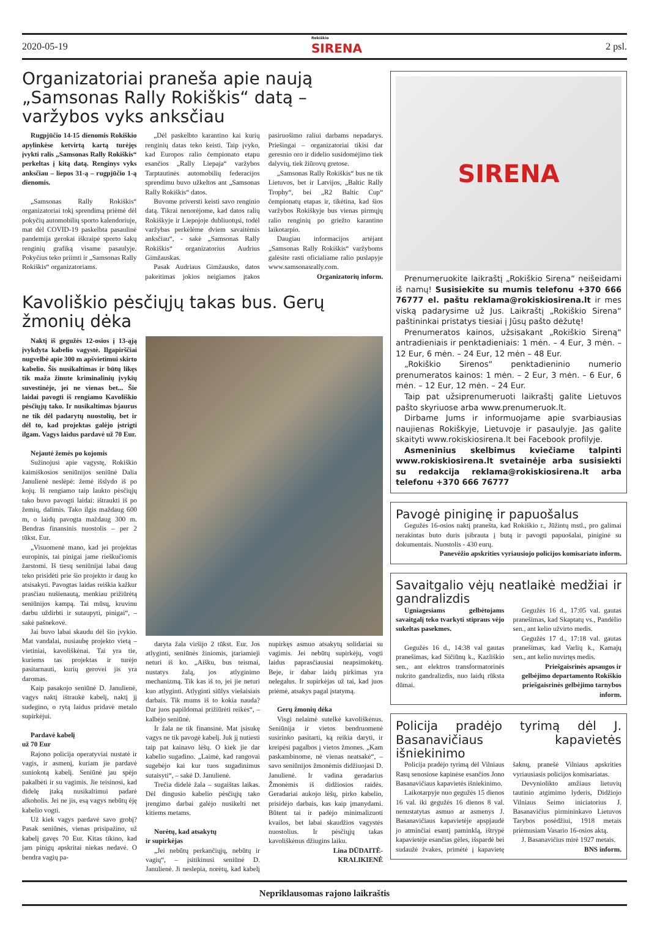2020-05-19 Rokiškio
SIRENA 2 psl.
Organizatoriai praneša apie naują „Samsonas Rally Rokiškis“ datą – varžybos vyks anksčiau
Rugpjūčio 14-15 dienomis Rokiškio apylinkėse ketvirtą kartą turėjęs įvykti ralis „Samsonas Rally Rokiškis“ perkeltas į kitą datą. Renginys vyks anksčiau – liepos 31-ą – rugpjūčio 1-ą dienomis.
„Samsonas Rally Rokiškis“ organizatoriai tokį sprendimą priėmė dėl pokyčių automobilių sporto kalendoriuje, mat dėl COVID-19 paskelbta pasaulinė pandemija gerokai iškraipė sporto šakų renginių grafiką visame pasaulyje. Pokyčius teko priimti ir „Samsonas Rally Rokiškis“ organizatoriams.
„Dėl paskelbto karantino kai kurių renginių datas teko keisti. Taip įvyko, kad Europos ralio čempionato etapu esančios „Rally Liepaja“ varžybos Tarptautinės automobilių federacijos sprendimu buvo užkeltos ant „Samsonas Rally Rokiškis“ datos.
Buvome priversti keisti savo renginio datą. Tikrai nenorėjome, kad datos ralių Rokiškyje ir Liepojoje dubliuotųsi, todėl varžybas perkėlėme dviem savaitėmis anksčiau“, - sakė „Samsonas Rally Rokiškis“ organizatorius Audrius Gimžauskas.
Pasak Audriaus Gimžausko, datos pakeitimas jokios neigiamos įtakos pasiruošimo raliui darbams nepadarys. Priešingai – organizatoriai tikisi dar geresnio oro ir didelio susidomėjimo tiek dalyvių, tiek žiūrovų gretose.
„Samsonas Rally Rokiškis“ bus ne tik Lietuvos, bet ir Latvijos, „Baltic Rally Trophy“, bei „R2 Baltic Cup“ čempionatų etapas ir, tikėtina, kad šios varžybos Rokiškyje bus vienas pirmųjų ralio renginių po griežto karantino laikotarpio.
Daugiau informacijos artėjant „Samsonas Rally Rokiškis“ varžyboms galėsite rasti oficialiame ralio puslapyje www.samsonasrally.com.
Organizatorių inform.
Kavoliškio pėsčiųjų takas bus. Gerų žmonių dėka
Naktį iš gegužės 12-osios į 13-ąją įvykdyta kabelio vagystė. Ilgapirščiai nugvelbė apie 300 m apšvietimui skirto kabelio. Šis nusikaltimas ir būtų likęs tik maža žinute kriminalinių įvykių suvestinėje, jei ne vienas bet... Šie laidai pavogti iš rengiamo Kavoliškio pėsčiųjų tako. Ir nusikaltimas bjaurus ne tik dėl padarytų nuostolių, bet ir dėl to, kad projektas galėjo įstrigti ilgam. Vagys laidus pardavė už 70 Eur.
Nejautė žemės po kojomis
Sužinojusi apie vagystę, Rokiškio kaimiškosios seniūnijos seniūnė Dalia Janulienė neslėpė: žemė išslydo iš po kojų. Iš rengiamo taip laukto pėsčiųjų tako buvo pavogti laidai: ištraukti iš po žemių, dalimis. Tako ilgis maždaug 600 m, o laidų pavogta maždaug 300 m. Bendras finansinis nuostolis – per 2 tūkst. Eur.
„Visuomenė mano, kad jei projektas europinis, tai pinigai jame rieškučiomis žarstomi. Iš tiesų seniūnijai labai daug teko prisidėti prie šio projekto ir daug ko atsisakyti. Pavogtas laidas reiškia kažkur prasčiau nušienautą, menkiau prižiūrėtą seniūnijos kampą. Tai mūsų, kruvinu darbu uždirbti ir sutaupyti, pinigai“, – sakė pašnekovė.
Jai buvo labai skaudu dėl šio įvykio. Mat vandalai, nusiaubę projekto vietą – vietiniai, kavoliškėnai. Tai yra tie, kuriems tas projektas ir turėjo pasitarnauti, kurių gerovei jis yra daromas.
Kaip pasakojo seniūnė D. Janulienė, vagys naktį ištraukė kabelį, naktį jį sudegino, o rytą laidus pridavė metalo supirkėjui.
Pardavė kabelį
už 70 Eur
Rajono policija operatyviai nustatė ir vagis, ir asmenį, kuriam jie pardavė suniokotą kabelį. Seniūnė jau spėjo pakalbėti ir su vagimis. Jie teisinosi, kad didelę įtaką nusikaltimui padarė alkoholis. Jei ne jis, esą vagys nebūtų ėję kabelio vogti.
Už kiek vagys pardavė savo grobį? Pasak seniūnės, vienas prisipažino, už kabelį gavęs 70 Eur. Kitas tikino, kad jam pinigų apskritai niekas nedavė. O bendra vagių pa-
daryta žala viršijo 2 tūkst. Eur. Jos atlyginti, seniūnės žiniomis, įtariamieji neturi iš ko. „Aišku, bus teismai, nustatys žalą, jos atlyginimo mechanizmą. Tik kas iš to, jei jie neturi kuo atlyginti. Atlyginti siūlys viešaisiais darbais. Tik mums iš to kokia nauda? Dar juos papildomai prižiūrėti reikės“, – kalbėjo seniūnė.
Ir žala ne tik finansinė. Mat įsisukę vagys ne tik pavogė kabelį. Juk jį nutiesti taip pat kainavo lėšų. O kiek jie dar kabelio sugadino. „Laimė, kad rangovai sugebėjo kai kur tuos sugadinimus sutaisyti“, – sakė D. Janulienė.
Trečia didelė žala – sugaištas laikas. Dėl dingusio kabelio pėsčiųjų tako įrengimo darbai galėjo nusikelti net kitiems metams.
Norėtų, kad atsakytų
ir supirkėjas
„Jei nebūtų perkančiųjų, nebūtų ir vagių“, – įsitikinusi seniūnė D. Janulienė. Ji neslepia, norėtų, kad kabelį nupirkęs asmuo atsakytų solidariai su vagimis. Jei nebūtų supirkėjų, vogti laidus paprasčiausiai neapsimokėtų. Beje, ir dabar laidų pirkimas yra nelegalus. Ir supirkėjas už tai, kad juos priėmė, atsakys pagal įstatymą.
Gerų žmonių dėka
Visgi nelaimė sutelkė kavoliškėnus. Seniūnija ir vietos bendruomenė susirinko pasitarti, ką reikia daryti, ir kreipėsi pagalbos į vietos žmones. „Kam paskambinome, nė vienas neatsakė“, – savo seniūnijos žmonėmis didžiuojasi D. Janulienė. Ir vadina geradarius Žmonėmis iš didžiosios raidės. Geradariai aukojo lėšų, pirko kabelio, prisidėjo darbais, kas kaip įmanydami. Būtent tai ir padėjo minimalizuoti kvailos, bet labai skaudžios vagystės nuostolius. Ir pėsčiųjų takas kavoliškėnus džiugins laiku.
Lina DŪDAITĖ-
KRALIKIENĖ
SIRENA
Prenumeruokite laikraštį „Rokiškio Sirena“ neišeidami iš namų! Susisiekite su mumis telefonu +370 666 76777 el. paštu reklama@rokiskiosirena.lt ir mes viską padarysime už Jus. Laikraštį „Rokiškio Sirena“ paštininkai pristatys tiesiai į Jūsų pašto dėžutę!
Prenumeratos kainos, užsisakant „Rokiškio Sireną“ antradieniais ir penktadieniais: 1 mėn. – 4 Eur, 3 mėn. – 12 Eur, 6 mėn. – 24 Eur, 12 mėn – 48 Eur.
„Rokiškio Sirenos“ penktadieninio numerio prenumeratos kainos: 1 mėn. – 2 Eur, 3 mėn. – 6 Eur, 6 mėn. – 12 Eur, 12 mėn. – 24 Eur.
Taip pat užsiprenumeruoti laikraštį galite Lietuvos pašto skyriuose arba www.prenumeruok.lt.
Dirbame Jums ir informuojame apie svarbiausias naujienas Rokiškyje, Lietuvoje ir pasaulyje. Jas galite skaityti www.rokiskiosirena.lt bei Facebook profilyje.
Asmeninius skelbimus kviečiame talpinti www.rokiskiosirena.lt svetainėje arba susisiekti su redakcija reklama@rokiskiosirena.lt arba telefonu +370 666 76777
Pavogė piniginę ir papuošalus
Gegužės 16-osios naktį pranešta, kad Rokiškio r., Jūžintų mstl., pro galimai nerakintas buto duris įsibrauta į butą ir pavogti papuošalai, piniginė su dokumentais. Nuostolis - 430 eurų.
Panevėžio apskrities vyriausiojo policijos komisariato inform.
Savaitgalio vėjų neatlaikė medžiai ir gandralizdis
Ugniagesiams gelbėtojams savaitgalį teko tvarkyti stipraus vėjo sukeltas pasekmes.
Gegužės 16 d., 14:38 val gautas pranešimas, kad Sičiūnų k., Kazliškio sen., ant elektros transformatorinės nukrito gandralizdis, nuo laidų rūksta dūmai.
Gegužės 16 d., 17:05 val. gautas pranešimas, kad Skaptatų vs., Pandėlio sen., ant kelio užvirto medis.
Gegužės 17 d., 17:18 val. gautas pranešimas, kad Varlių k., Kamajų sen., ant kelio nuvirtęs medis.
Priešgaisrinės apsaugos ir gelbėjimo departamento Rokiškio priešgaisrinės gelbėjimo tarnybos inform.
Policija pradėjo tyrimą dėl J. Basanavičiaus kapavietės išniekinimo
Policija pradėjo tyrimą dėl Vilniaus Rasų senosiose kapinėse esančios Jono Basanavičiaus kapavietės išniekinimo.
Laikotarpyje nuo gegužės 15 dienos 16 val. iki gegužės 16 dienos 8 val. nenustatytas asmuo ar asmenys J. Basanavičiaus kapavietėje apspjaudė jo atminčiai esantį paminklą, ištrypė kapavietėje esančias gėles, išspardė bei sudaužė žvakes, primėtė į kapavietę šaknų, pranešė Vilniaus apskrities vyriausiasis policijos komisariatas.
Devynioliktо amžiaus lietuvių tautinio atgimimo lyderis, Didžiojo Vilniaus Seimo iniciatorius J. Basanavičius pirmininkavo Lietuvos Tarybos posėdžiui, 1918 metais priėmusiam Vasario 16-osios aktą.
J. Basanavičius mirė 1927 metais.
BNS inform.
Nepriklausomas rajono laikraštis